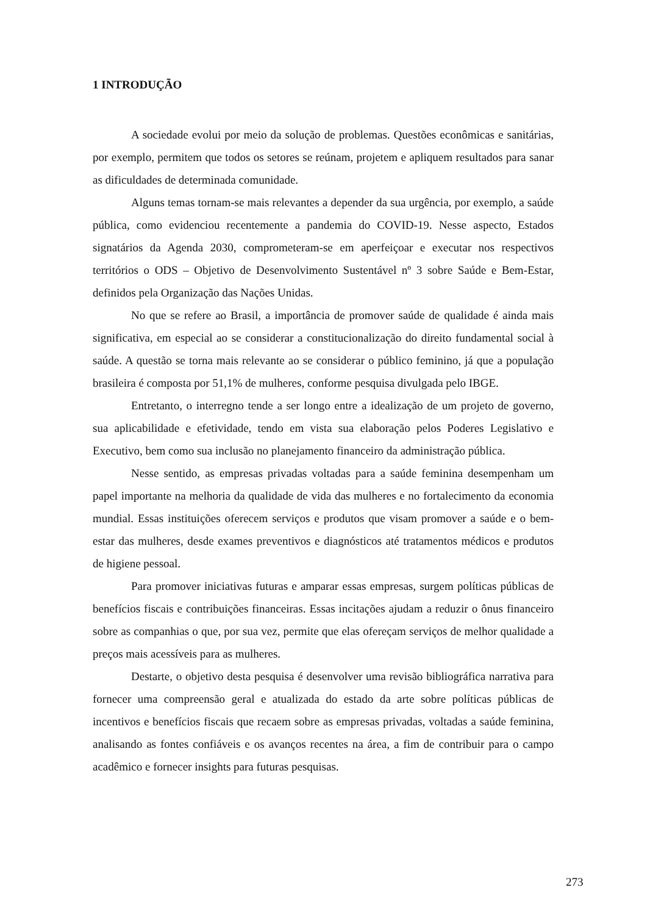1 INTRODUÇÃO
A sociedade evolui por meio da solução de problemas. Questões econômicas e sanitárias, por exemplo, permitem que todos os setores se reúnam, projetem e apliquem resultados para sanar as dificuldades de determinada comunidade.
Alguns temas tornam-se mais relevantes a depender da sua urgência, por exemplo, a saúde pública, como evidenciou recentemente a pandemia do COVID-19. Nesse aspecto, Estados signatários da Agenda 2030, comprometeram-se em aperfeiçoar e executar nos respectivos territórios o ODS – Objetivo de Desenvolvimento Sustentável nº 3 sobre Saúde e Bem-Estar, definidos pela Organização das Nações Unidas.
No que se refere ao Brasil, a importância de promover saúde de qualidade é ainda mais significativa, em especial ao se considerar a constitucionalização do direito fundamental social à saúde. A questão se torna mais relevante ao se considerar o público feminino, já que a população brasileira é composta por 51,1% de mulheres, conforme pesquisa divulgada pelo IBGE.
Entretanto, o interregno tende a ser longo entre a idealização de um projeto de governo, sua aplicabilidade e efetividade, tendo em vista sua elaboração pelos Poderes Legislativo e Executivo, bem como sua inclusão no planejamento financeiro da administração pública.
Nesse sentido, as empresas privadas voltadas para a saúde feminina desempenham um papel importante na melhoria da qualidade de vida das mulheres e no fortalecimento da economia mundial. Essas instituições oferecem serviços e produtos que visam promover a saúde e o bem-estar das mulheres, desde exames preventivos e diagnósticos até tratamentos médicos e produtos de higiene pessoal.
Para promover iniciativas futuras e amparar essas empresas, surgem políticas públicas de benefícios fiscais e contribuições financeiras. Essas incitações ajudam a reduzir o ônus financeiro sobre as companhias o que, por sua vez, permite que elas ofereçam serviços de melhor qualidade a preços mais acessíveis para as mulheres.
Destarte, o objetivo desta pesquisa é desenvolver uma revisão bibliográfica narrativa para fornecer uma compreensão geral e atualizada do estado da arte sobre políticas públicas de incentivos e benefícios fiscais que recaem sobre as empresas privadas, voltadas a saúde feminina, analisando as fontes confiáveis e os avanços recentes na área, a fim de contribuir para o campo acadêmico e fornecer insights para futuras pesquisas.
273